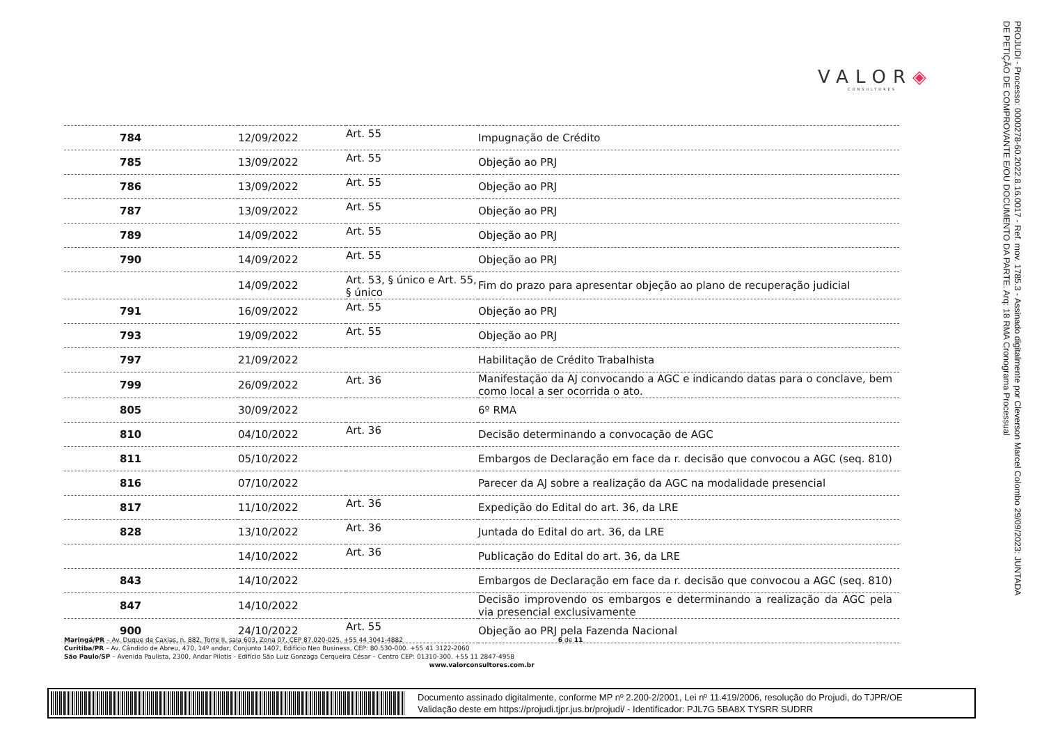PROJUDI - Processo: 0000278-60.2022.8.16.0017 - Ref. mov. 1785.3 - Assinado digitalmente por Cleverson Marcel Colombo 29/09/2023: JUNTADA DE PETIÇÃO DE COMPROVANTE E/OU DOCUMENTO DA PARTE. Arq: 18 RMA Cronograma Processual
VALOR◈
CONSULTORES
| 784 | 12/09/2022 | Art. 55 | Impugnação de Crédito |
| 785 | 13/09/2022 | Art. 55 | Objeção ao PRJ |
| 786 | 13/09/2022 | Art. 55 | Objeção ao PRJ |
| 787 | 13/09/2022 | Art. 55 | Objeção ao PRJ |
| 789 | 14/09/2022 | Art. 55 | Objeção ao PRJ |
| 790 | 14/09/2022 | Art. 55 | Objeção ao PRJ |
| | 14/09/2022 | Art. 53, § único e Art. 55, § único | Fim do prazo para apresentar objeção ao plano de recuperação judicial |
| 791 | 16/09/2022 | Art. 55 | Objeção ao PRJ |
| 793 | 19/09/2022 | Art. 55 | Objeção ao PRJ |
| 797 | 21/09/2022 | | Habilitação de Crédito Trabalhista |
| 799 | 26/09/2022 | Art. 36 | Manifestação da AJ convocando a AGC e indicando datas para o conclave, bem como local a ser ocorrida o ato. |
| 805 | 30/09/2022 | | 6º RMA |
| 810 | 04/10/2022 | Art. 36 | Decisão determinando a convocação de AGC |
| 811 | 05/10/2022 | | Embargos de Declaração em face da r. decisão que convocou a AGC (seq. 810) |
| 816 | 07/10/2022 | | Parecer da AJ sobre a realização da AGC na modalidade presencial |
| 817 | 11/10/2022 | Art. 36 | Expedição do Edital do art. 36, da LRE |
| 828 | 13/10/2022 | Art. 36 | Juntada do Edital do art. 36, da LRE |
| | 14/10/2022 | Art. 36 | Publicação do Edital do art. 36, da LRE |
| 843 | 14/10/2022 | | Embargos de Declaração em face da r. decisão que convocou a AGC (seq. 810) |
| 847 | 14/10/2022 | | Decisão improvendo os embargos e determinando a realização da AGC pela via presencial exclusivamente |
| 900 | 24/10/2022 | Art. 55 | Objeção ao PRJ pela Fazenda Nacional |
Maringá/PR – Av. Duque de Caxias, n. 882, Torre II, sala 603, Zona 07, CEP 87.020-025. +55 44 3041-4882 6 de 11
Curitiba/PR – Av. Cândido de Abreu, 470, 14º andar, Conjunto 1407, Edifício Neo Business, CEP: 80.530-000. +55 41 3122-2060
São Paulo/SP – Avenida Paulista, 2300, Andar Pilotis - Edifício São Luiz Gonzaga Cerqueira César – Centro CEP: 01310-300. +55 11 2847-4958
www.valorconsultores.com.br
Documento assinado digitalmente, conforme MP nº 2.200-2/2001, Lei nº 11.419/2006, resolução do Projudi, do TJPR/OE
Validação deste em https://projudi.tjpr.jus.br/projudi/ - Identificador: PJL7G 5BA8X TYSRR SUDRR